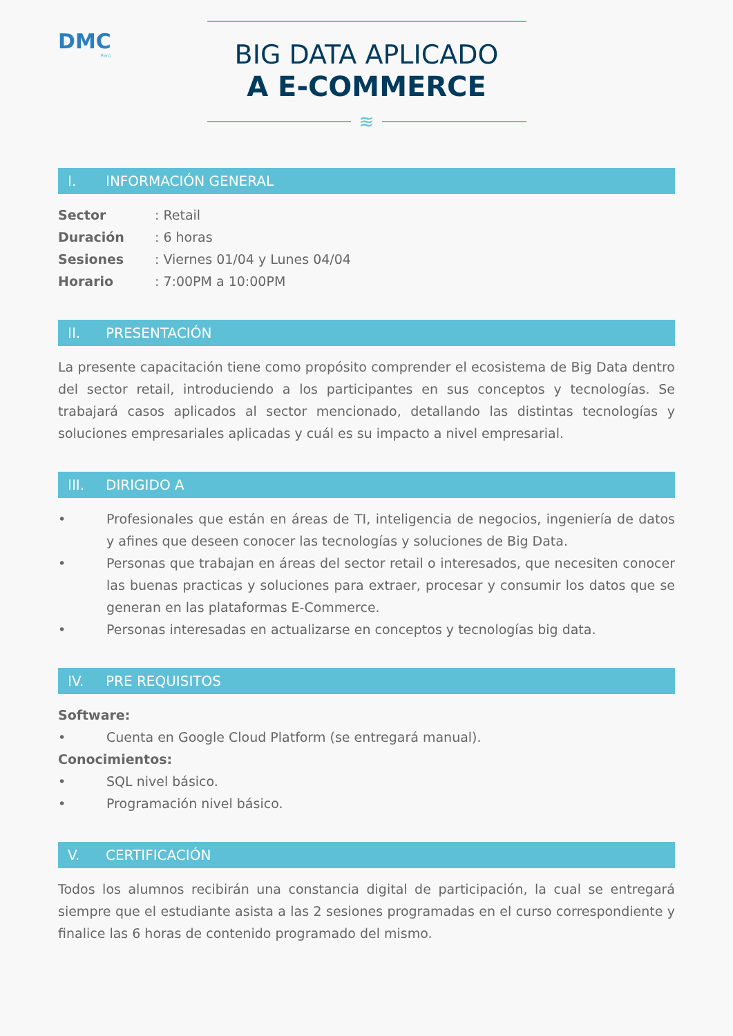DMC
Perú
BIG DATA APLICADO
A E-COMMERCE
≋
I. INFORMACIÓN GENERAL
Sector: Retail
Duración: 6 horas
Sesiones: Viernes 01/04 y Lunes 04/04
Horario: 7:00PM a 10:00PM
II. PRESENTACIÓN
La presente capacitación tiene como propósito comprender el ecosistema de Big Data dentro del sector retail, introduciendo a los participantes en sus conceptos y tecnologías. Se trabajará casos aplicados al sector mencionado, detallando las distintas tecnologías y soluciones empresariales aplicadas y cuál es su impacto a nivel empresarial.
III. DIRIGIDO A
•
Profesionales que están en áreas de TI, inteligencia de negocios, ingeniería de datos y afines que deseen conocer las tecnologías y soluciones de Big Data.
•
Personas que trabajan en áreas del sector retail o interesados, que necesiten conocer las buenas practicas y soluciones para extraer, procesar y consumir los datos que se generan en las plataformas E-Commerce.
•
Personas interesadas en actualizarse en conceptos y tecnologías big data.
IV. PRE REQUISITOS
Software:
•
Cuenta en Google Cloud Platform (se entregará manual).
Conocimientos:
•
SQL nivel básico.
•
Programación nivel básico.
V. CERTIFICACIÓN
Todos los alumnos recibirán una constancia digital de participación, la cual se entregará siempre que el estudiante asista a las 2 sesiones programadas en el curso correspondiente y finalice las 6 horas de contenido programado del mismo.